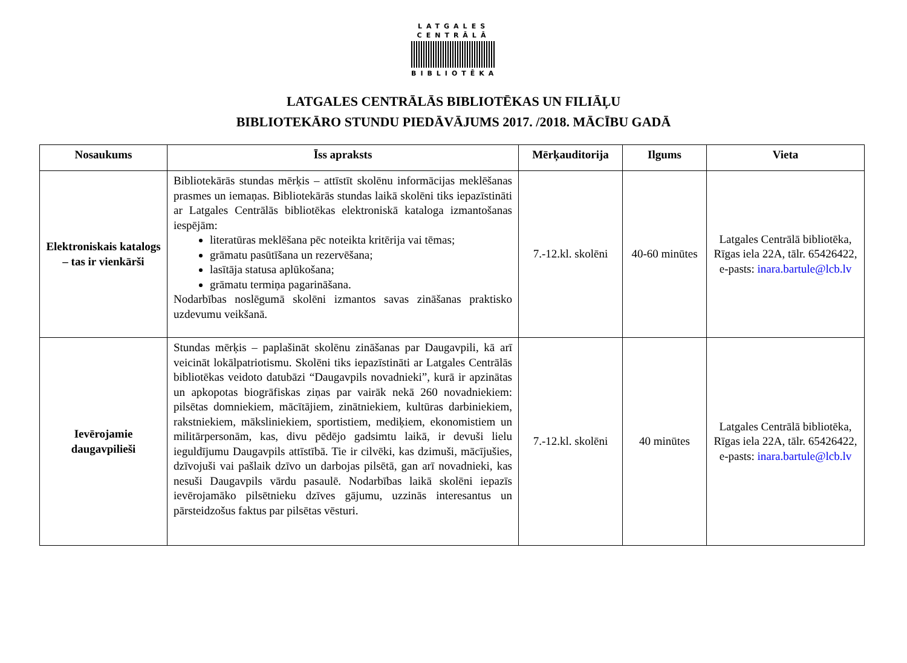LATGALES
CENTRĀLĀ
BIBLIOTĒKA
LATGALES CENTRĀLĀS BIBLIOTĒKAS UN FILIĀĻU
BIBLIOTEKĀRO STUNDU PIEDĀVĀJUMS 2017. /2018. MĀCĪBU GADĀ
| Nosaukums | Īss apraksts | Mērķauditorija | Ilgums | Vieta |
| --- | --- | --- | --- | --- |
| Elektroniskais katalogs – tas ir vienkārši | Bibliotekārās stundas mērķis – attīstīt skolēnu informācijas meklēšanas prasmes un iemaņas. Bibliotekārās stundas laikā skolēni tiks iepazīstināti ar Latgales Centrālās bibliotēkas elektroniskā kataloga izmantošanas iespējām: literatūras meklēšana pēc noteikta kritērija vai tēmas; grāmatu pasūtīšana un rezervēšana; lasītāja statusa aplūkošana; grāmatu termiņa pagarināšana. Nodarbības noslēgumā skolēni izmantos savas zināšanas praktisko uzdevumu veikšanā. | 7.-12.kl. skolēni | 40-60 minūtes | Latgales Centrālā bibliotēka, Rīgas iela 22A, tālr. 65426422, e-pasts: inara.bartule@lcb.lv |
| Ievērojamie daugavpilieši | Stundas mērķis – paplašināt skolēnu zināšanas par Daugavpili, kā arī veicināt lokālpatriotismu. Skolēni tiks iepazīstināti ar Latgales Centrālās bibliotēkas veidoto datubāzi “Daugavpils novadnieki”, kurā ir apzinātas un apkopotas biogrāfiskas ziņas par vairāk nekā 260 novadniekiem: pilsētas domniekiem, mācītājiem, zinātniekiem, kultūras darbiniekiem, rakstniekiem, māksliniekiem, sportistiem, mediķiem, ekonomistiem un militārpersonām, kas, divu pēdējo gadsimtu laikā, ir devuši lielu ieguldījumu Daugavpils attīstībā. Tie ir cilvēki, kas dzimuši, mācījušies, dzīvojuši vai pašlaik dzīvo un darbojas pilsētā, gan arī novadnieki, kas nesuši Daugavpils vārdu pasaulē. Nodarbības laikā skolēni iepazīs ievērojamāko pilsētnieku dzīves gājumu, uzzinās interesantus un pārsteidzošus faktus par pilsētas vēsturi. | 7.-12.kl. skolēni | 40 minūtes | Latgales Centrālā bibliotēka, Rīgas iela 22A, tālr. 65426422, e-pasts: inara.bartule@lcb.lv |